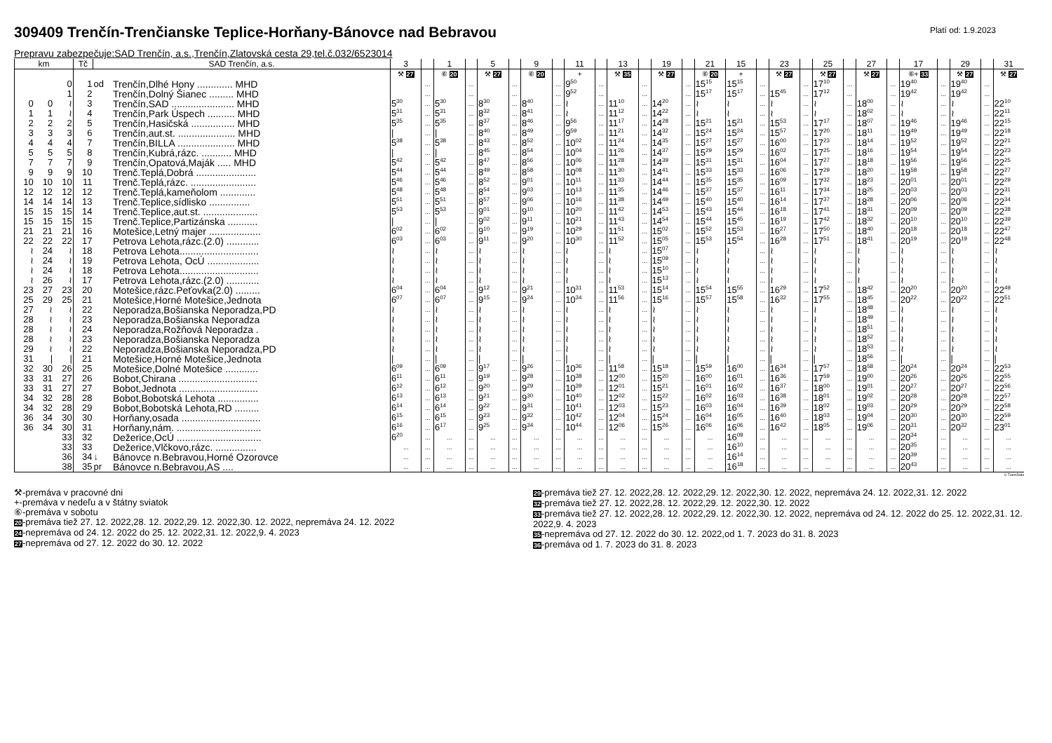309409 Trenčín-Trenčianske Teplice-Horňany-Bánovce nad Bebravou
Platí od: 1.9.2023
Prepravu zabezpečuje:SAD Trenčín, a.s.,Trenčín,Zlatovská cesta 29,tel.č.032/6523014
| km | | | Tč | SAD Trenčín, a.s. | | 3 | | 1 | | 5 | | 9 | | 11 | | 13 | | 19 | | 21 | 15 | | 23 | | 25 | | 27 | | 17 | | 29 | | 31 |
| --- | --- | --- | --- | --- | --- | --- | --- | --- | --- | --- | --- | --- | --- | --- | --- | --- | --- | --- | --- | --- | --- | --- | --- | --- | --- | --- | --- | --- | --- | --- | --- | --- | --- |
| | | | | | | ⚒ 27 | | ⑥ 20 | | ⚒ 27 | | ⑥ 20 | | + | | ⚒ 35 | | ⚒ 27 | | ⑥ 20 | + | | ⚒ 27 | | ⚒ 27 | | ⚒ 27 | | ⑥+ 33 | | ⚒ 27 | | ⚒ 27 |
| | | 0 | 1 | od | Trenčín,Dlhé Hony ............. MHD | | ... | | ... | | ... | | ... | 9<sup>50</sup> | ... | | ... | | ... | 15<sup>15</sup> | 15<sup>15</sup> | ... | | ... | 17<sup>10</sup> | ... | | ... | 19<sup>40</sup> | ... | 19<sup>40</sup> | ... | |
| | | 1 | 2 | | Trenčín,Dolný Šianec ......... MHD | | ... | | ... | | ... | | ... | 9<sup>52</sup> | ... | | ... | | ... | 15<sup>17</sup> | 15<sup>17</sup> | ... | 15<sup>45</sup> | ... | 17<sup>12</sup> | ... | | ... | 19<sup>42</sup> | ... | 19<sup>42</sup> | ... | |
| 0 | 0 | ≀ | 3 | | Trenčín,SAD ....................... MHD | 5<sup>30</sup> | ... | 5<sup>30</sup> | ... | 8<sup>30</sup> | ... | 8<sup>40</sup> | ... | ≀ | ... | 11<sup>10</sup> | ... | 14<sup>20</sup> | ... | ≀ | ≀ | ... | ≀ | ... | ≀ | ... | 18<sup>00</sup> | ... | ≀ | ... | ≀ | ... | 22<sup>10</sup> |
| 1 | 1 | ≀ | 4 | | Trenčín,Park Úspech .......... MHD | 5<sup>31</sup> | ... | 5<sup>31</sup> | ... | 8<sup>32</sup> | ... | 8<sup>41</sup> | ... | ≀ | ... | 11<sup>12</sup> | ... | 14<sup>22</sup> | ... | ≀ | ≀ | ... | ≀ | ... | ≀ | ... | 18<sup>02</sup> | ... | ≀ | ... | ≀ | ... | 22<sup>11</sup> |
| 2 | 2 | 2 | 5 | | Trenčín,Hasičská ................ MHD | 5<sup>35</sup> | ... | 5<sup>35</sup> | ... | 8<sup>37</sup> | ... | 8<sup>46</sup> | ... | 9<sup>56</sup> | ... | 11<sup>17</sup> | ... | 14<sup>28</sup> | ... | 15<sup>21</sup> | 15<sup>21</sup> | ... | 15<sup>53</sup> | ... | 17<sup>17</sup> | ... | 18<sup>07</sup> | ... | 19<sup>46</sup> | ... | 19<sup>46</sup> | ... | 22<sup>15</sup> |
| 3 | 3 | 3 | 6 | | Trenčín,aut.st. ..................... MHD | / | ... | / | ... | 8<sup>40</sup> | ... | 8<sup>49</sup> | ... | 9<sup>59</sup> | ... | 11<sup>21</sup> | ... | 14<sup>32</sup> | ... | 15<sup>24</sup> | 15<sup>24</sup> | ... | 15<sup>57</sup> | ... | 17<sup>20</sup> | ... | 18<sup>11</sup> | ... | 19<sup>49</sup> | ... | 19<sup>49</sup> | ... | 22<sup>18</sup> |
| 4 | 4 | 4 | 7 | | Trenčín,BILLA ..................... MHD | 5<sup>38</sup> | ... | 5<sup>38</sup> | ... | 8<sup>43</sup> | ... | 8<sup>52</sup> | ... | 10<sup>02</sup> | ... | 11<sup>24</sup> | ... | 14<sup>35</sup> | ... | 15<sup>27</sup> | 15<sup>27</sup> | ... | 16<sup>00</sup> | ... | 17<sup>23</sup> | ... | 18<sup>14</sup> | ... | 19<sup>52</sup> | ... | 19<sup>52</sup> | ... | 22<sup>21</sup> |
| 5 | 5 | 5 | 8 | | Trenčín,Kubrá,rázc. ........... MHD | / | ... | / | ... | 8<sup>45</sup> | ... | 8<sup>54</sup> | ... | 10<sup>04</sup> | ... | 11<sup>26</sup> | ... | 14<sup>37</sup> | ... | 15<sup>29</sup> | 15<sup>29</sup> | ... | 16<sup>02</sup> | ... | 17<sup>25</sup> | ... | 18<sup>16</sup> | ... | 19<sup>54</sup> | ... | 19<sup>54</sup> | ... | 22<sup>23</sup> |
| 7 | 7 | 7 | 9 | | Trenčín,Opatová,Maják ..... MHD | 5<sup>42</sup> | ... | 5<sup>42</sup> | ... | 8<sup>47</sup> | ... | 8<sup>56</sup> | ... | 10<sup>06</sup> | ... | 11<sup>28</sup> | ... | 14<sup>39</sup> | ... | 15<sup>31</sup> | 15<sup>31</sup> | ... | 16<sup>04</sup> | ... | 17<sup>27</sup> | ... | 18<sup>18</sup> | ... | 19<sup>56</sup> | ... | 19<sup>56</sup> | ... | 22<sup>25</sup> |
| 9 | 9 | 9 | 10 | | Trenč.Teplá,Dobrá ...................... | 5<sup>44</sup> | ... | 5<sup>44</sup> | ... | 8<sup>49</sup> | ... | 8<sup>58</sup> | ... | 10<sup>08</sup> | ... | 11<sup>30</sup> | ... | 14<sup>41</sup> | ... | 15<sup>33</sup> | 15<sup>33</sup> | ... | 16<sup>06</sup> | ... | 17<sup>29</sup> | ... | 18<sup>20</sup> | ... | 19<sup>58</sup> | ... | 19<sup>58</sup> | ... | 22<sup>27</sup> |
| 10 | 10 | 10 | 11 | | Trenč.Teplá,rázc. ........................ | 5<sup>46</sup> | ... | 5<sup>46</sup> | ... | 8<sup>52</sup> | ... | 9<sup>01</sup> | ... | 10<sup>11</sup> | ... | 11<sup>33</sup> | ... | 14<sup>44</sup> | ... | 15<sup>35</sup> | 15<sup>35</sup> | ... | 16<sup>09</sup> | ... | 17<sup>32</sup> | ... | 18<sup>23</sup> | ... | 20<sup>01</sup> | ... | 20<sup>01</sup> | ... | 22<sup>29</sup> |
| 12 | 12 | 12 | 12 | | Trenč.Teplá,kameňolom ............. | 5<sup>48</sup> | ... | 5<sup>48</sup> | ... | 8<sup>54</sup> | ... | 9<sup>03</sup> | ... | 10<sup>13</sup> | ... | 11<sup>35</sup> | ... | 14<sup>46</sup> | ... | 15<sup>37</sup> | 15<sup>37</sup> | ... | 16<sup>11</sup> | ... | 17<sup>34</sup> | ... | 18<sup>25</sup> | ... | 20<sup>03</sup> | ... | 20<sup>03</sup> | ... | 22<sup>31</sup> |
| 14 | 14 | 14 | 13 | | Trenč.Teplice,sídlisko ............... | 5<sup>51</sup> | ... | 5<sup>51</sup> | ... | 8<sup>57</sup> | ... | 9<sup>06</sup> | ... | 10<sup>16</sup> | ... | 11<sup>38</sup> | ... | 14<sup>49</sup> | ... | 15<sup>40</sup> | 15<sup>40</sup> | ... | 16<sup>14</sup> | ... | 17<sup>37</sup> | ... | 18<sup>28</sup> | ... | 20<sup>06</sup> | ... | 20<sup>06</sup> | ... | 22<sup>34</sup> |
| 15 | 15 | 15 | 14 | | Trenč.Teplice,aut.st. .................... | 5<sup>53</sup> | ... | 5<sup>53</sup> | ... | 9<sup>01</sup> | ... | 9<sup>10</sup> | ... | 10<sup>20</sup> | ... | 11<sup>42</sup> | ... | 14<sup>53</sup> | ... | 15<sup>43</sup> | 15<sup>44</sup> | ... | 16<sup>18</sup> | ... | 17<sup>41</sup> | ... | 18<sup>31</sup> | ... | 20<sup>09</sup> | ... | 20<sup>09</sup> | ... | 22<sup>38</sup> |
| 15 | 15 | 15 | 15 | | Trenč.Teplice,Partizánska ........... | / | ... | / | ... | 9<sup>02</sup> | ... | 9<sup>11</sup> | ... | 10<sup>21</sup> | ... | 11<sup>43</sup> | ... | 14<sup>54</sup> | ... | 15<sup>44</sup> | 15<sup>45</sup> | ... | 16<sup>19</sup> | ... | 17<sup>42</sup> | ... | 18<sup>32</sup> | ... | 20<sup>10</sup> | ... | 20<sup>10</sup> | ... | 22<sup>39</sup> |
| 21 | 21 | 21 | 16 | | Motešice,Letný majer ................... | 6<sup>02</sup> | ... | 6<sup>02</sup> | ... | 9<sup>10</sup> | ... | 9<sup>19</sup> | ... | 10<sup>29</sup> | ... | 11<sup>51</sup> | ... | 15<sup>02</sup> | ... | 15<sup>52</sup> | 15<sup>53</sup> | ... | 16<sup>27</sup> | ... | 17<sup>50</sup> | ... | 18<sup>40</sup> | ... | 20<sup>18</sup> | ... | 20<sup>18</sup> | ... | 22<sup>47</sup> |
| 22 | 22 | 22 | 17 | | Petrova Lehota,rázc.(2.0) ............ | 6<sup>03</sup> | ... | 6<sup>03</sup> | ... | 9<sup>11</sup> | ... | 9<sup>20</sup> | ... | 10<sup>30</sup> | ... | 11<sup>52</sup> | ... | 15<sup>05</sup> | ... | 15<sup>53</sup> | 15<sup>54</sup> | ... | 16<sup>28</sup> | ... | 17<sup>51</sup> | ... | 18<sup>41</sup> | ... | 20<sup>19</sup> | ... | 20<sup>19</sup> | ... | 22<sup>48</sup> |
| ≀ | 24 | ≀ | 18 | | Petrova Lehota............................. | ≀ | ... | ≀ | ... | ≀ | ... | ≀ | ... | ≀ | ... | ≀ | ... | 15<sup>07</sup> | ... | ≀ | ≀ | ... | ≀ | ... | ≀ | ... | ≀ | ... | ≀ | ... | ≀ | ... | ≀ |
| ≀ | 24 | ≀ | 19 | | Petrova Lehota, OcÚ ................... | ≀ | ... | ≀ | ... | ≀ | ... | ≀ | ... | ≀ | ... | ≀ | ... | 15<sup>09</sup> | ... | ≀ | ≀ | ... | ≀ | ... | ≀ | ... | ≀ | ... | ≀ | ... | ≀ | ... | ≀ |
| ≀ | 24 | ≀ | 18 | | Petrova Lehota............................. | ≀ | ... | ≀ | ... | ≀ | ... | ≀ | ... | ≀ | ... | ≀ | ... | 15<sup>10</sup> | ... | ≀ | ≀ | ... | ≀ | ... | ≀ | ... | ≀ | ... | ≀ | ... | ≀ | ... | ≀ |
| ≀ | 26 | ≀ | 17 | | Petrova Lehota,rázc.(2.0) ............ | ≀ | ... | ≀ | ... | ≀ | ... | ≀ | ... | ≀ | ... | ≀ | ... | 15<sup>13</sup> | ... | ≀ | ≀ | ... | ≀ | ... | ≀ | ... | ≀ | ... | ≀ | ... | ≀ | ... | ≀ |
| 23 | 27 | 23 | 20 | | Motešice,rázc.Peťovka(2.0) ......... | 6<sup>04</sup> | ... | 6<sup>04</sup> | ... | 9<sup>12</sup> | ... | 9<sup>21</sup> | ... | 10<sup>31</sup> | ... | 11<sup>53</sup> | ... | 15<sup>14</sup> | ... | 15<sup>54</sup> | 15<sup>55</sup> | ... | 16<sup>29</sup> | ... | 17<sup>52</sup> | ... | 18<sup>42</sup> | ... | 20<sup>20</sup> | ... | 20<sup>20</sup> | ... | 22<sup>49</sup> |
| 25 | 29 | 25 | 21 | | Motešice,Horné Motešice,Jednota | 6<sup>07</sup> | ... | 6<sup>07</sup> | ... | 9<sup>15</sup> | ... | 9<sup>24</sup> | ... | 10<sup>34</sup> | ... | 11<sup>56</sup> | ... | 15<sup>16</sup> | ... | 15<sup>57</sup> | 15<sup>58</sup> | ... | 16<sup>32</sup> | ... | 17<sup>55</sup> | ... | 18<sup>45</sup> | ... | 20<sup>22</sup> | ... | 20<sup>22</sup> | ... | 22<sup>51</sup> |
| 27 | ≀ | ≀ | 22 | | Neporadza,Bošianska Neporadza,PD | ≀ | ... | ≀ | ... | ≀ | ... | ≀ | ... | ≀ | ... | ≀ | ... | ≀ | ... | ≀ | ≀ | ... | ≀ | ... | ≀ | ... | 18<sup>48</sup> | ... | ≀ | ... | ≀ | ... | ≀ |
| 28 | ≀ | ≀ | 23 | | Neporadza,Bošianska Neporadza | ≀ | ... | ≀ | ... | ≀ | ... | ≀ | ... | ≀ | ... | ≀ | ... | ≀ | ... | ≀ | ≀ | ... | ≀ | ... | ≀ | ... | 18<sup>49</sup> | ... | ≀ | ... | ≀ | ... | ≀ |
| 28 | ≀ | ≀ | 24 | | Neporadza,Rožňová Neporadza . | ≀ | ... | ≀ | ... | ≀ | ... | ≀ | ... | ≀ | ... | ≀ | ... | ≀ | ... | ≀ | ≀ | ... | ≀ | ... | ≀ | ... | 18<sup>51</sup> | ... | ≀ | ... | ≀ | ... | ≀ |
| 28 | ≀ | ≀ | 23 | | Neporadza,Bošianska Neporadza | ≀ | ... | ≀ | ... | ≀ | ... | ≀ | ... | ≀ | ... | ≀ | ... | ≀ | ... | ≀ | ≀ | ... | ≀ | ... | ≀ | ... | 18<sup>52</sup> | ... | ≀ | ... | ≀ | ... | ≀ |
| 29 | ≀ | ≀ | 22 | | Neporadza,Bošianska Neporadza,PD | ≀ | ... | ≀ | ... | ≀ | ... | ≀ | ... | ≀ | ... | ≀ | ... | ≀ | ... | ≀ | ≀ | ... | ≀ | ... | ≀ | ... | 18<sup>53</sup> | ... | ≀ | ... | ≀ | ... | ≀ |
| 31 | / | / | 21 | | Motešice,Horné Motešice,Jednota | / | ... | / | ... | / | ... | / | ... | / | ... | / | ... | / | ... | / | / | ... | / | ... | / | ... | 18<sup>56</sup> | ... | / | ... | / | ... | / |
| 32 | 30 | 26 | 25 | | Motešice,Dolné Motešice ............ | 6<sup>09</sup> | ... | 6<sup>09</sup> | ... | 9<sup>17</sup> | ... | 9<sup>26</sup> | ... | 10<sup>36</sup> | ... | 11<sup>58</sup> | ... | 15<sup>18</sup> | ... | 15<sup>59</sup> | 16<sup>00</sup> | ... | 16<sup>34</sup> | ... | 17<sup>57</sup> | ... | 18<sup>58</sup> | ... | 20<sup>24</sup> | ... | 20<sup>24</sup> | ... | 22<sup>53</sup> |
| 33 | 31 | 27 | 26 | | Bobot,Chirana ............................. | 6<sup>11</sup> | ... | 6<sup>11</sup> | ... | 9<sup>19</sup> | ... | 9<sup>28</sup> | ... | 10<sup>38</sup> | ... | 12<sup>00</sup> | ... | 15<sup>20</sup> | ... | 16<sup>00</sup> | 16<sup>01</sup> | ... | 16<sup>36</sup> | ... | 17<sup>59</sup> | ... | 19<sup>00</sup> | ... | 20<sup>26</sup> | ... | 20<sup>26</sup> | ... | 22<sup>55</sup> |
| 33 | 31 | 27 | 27 | | Bobot,Jednota ............................. | 6<sup>12</sup> | ... | 6<sup>12</sup> | ... | 9<sup>20</sup> | ... | 9<sup>29</sup> | ... | 10<sup>39</sup> | ... | 12<sup>01</sup> | ... | 15<sup>21</sup> | ... | 16<sup>01</sup> | 16<sup>02</sup> | ... | 16<sup>37</sup> | ... | 18<sup>00</sup> | ... | 19<sup>01</sup> | ... | 20<sup>27</sup> | ... | 20<sup>27</sup> | ... | 22<sup>56</sup> |
| 34 | 32 | 28 | 28 | | Bobot,Bobotská Lehota ............... | 6<sup>13</sup> | ... | 6<sup>13</sup> | ... | 9<sup>21</sup> | ... | 9<sup>30</sup> | ... | 10<sup>40</sup> | ... | 12<sup>02</sup> | ... | 15<sup>22</sup> | ... | 16<sup>02</sup> | 16<sup>03</sup> | ... | 16<sup>38</sup> | ... | 18<sup>01</sup> | ... | 19<sup>02</sup> | ... | 20<sup>28</sup> | ... | 20<sup>28</sup> | ... | 22<sup>57</sup> |
| 34 | 32 | 28 | 29 | | Bobot,Bobotská Lehota,RD ......... | 6<sup>14</sup> | ... | 6<sup>14</sup> | ... | 9<sup>22</sup> | ... | 9<sup>31</sup> | ... | 10<sup>41</sup> | ... | 12<sup>03</sup> | ... | 15<sup>23</sup> | ... | 16<sup>03</sup> | 16<sup>04</sup> | ... | 16<sup>39</sup> | ... | 18<sup>02</sup> | ... | 19<sup>03</sup> | ... | 20<sup>29</sup> | ... | 20<sup>29</sup> | ... | 22<sup>58</sup> |
| 36 | 34 | 30 | 30 | | Horňany,osada ............................. | 6<sup>15</sup> | ... | 6<sup>15</sup> | ... | 9<sup>23</sup> | ... | 9<sup>32</sup> | ... | 10<sup>42</sup> | ... | 12<sup>04</sup> | ... | 15<sup>24</sup> | ... | 16<sup>04</sup> | 16<sup>05</sup> | ... | 16<sup>40</sup> | ... | 18<sup>03</sup> | ... | 19<sup>04</sup> | ... | 20<sup>30</sup> | ... | 20<sup>30</sup> | ... | 22<sup>59</sup> |
| 36 | 34 | 30 | 31 | | Horňany,nám. ............................... | 6<sup>16</sup> | ... | 6<sup>17</sup> | ... | 9<sup>25</sup> | ... | 9<sup>34</sup> | ... | 10<sup>44</sup> | ... | 12<sup>06</sup> | ... | 15<sup>26</sup> | ... | 16<sup>06</sup> | 16<sup>06</sup> | ... | 16<sup>42</sup> | ... | 18<sup>05</sup> | ... | 19<sup>06</sup> | ... | 20<sup>31</sup> | ... | 20<sup>32</sup> | ... | 23<sup>01</sup> |
| | | 33 | 32 | | Dežerice,OcÚ ............................... | 6<sup>20</sup> | ... | ... | ... | ... | ... | ... | ... | ... | ... | ... | ... | ... | ... | ... | 16<sup>09</sup> | ... | ... | ... | ... | ... | ... | ... | 20<sup>34</sup> | ... | ... | ... | ... |
| | | 33 | 33 | | Dežerice,Vlčkovo,rázc. ............... | ... | ... | ... | ... | ... | ... | ... | ... | ... | ... | ... | ... | ... | ... | ... | 16<sup>10</sup> | ... | ... | ... | ... | ... | ... | ... | 20<sup>35</sup> | ... | ... | ... | ... |
| | | 36 | 34 | ↓ | Bánovce n.Bebravou,Horné Ozorovce | ... | ... | ... | ... | ... | ... | ... | ... | ... | ... | ... | ... | ... | ... | ... | 16<sup>14</sup> | ... | ... | ... | ... | ... | ... | ... | 20<sup>39</sup> | ... | ... | ... | ... |
| | | 38 | 35 | pr | Bánovce n.Bebravou,AS .... | ... | ... | ... | ... | ... | ... | ... | ... | ... | ... | ... | ... | ... | ... | ... | 16<sup>18</sup> | ... | ... | ... | ... | ... | ... | ... | 20<sup>43</sup> | ... | ... | ... | ... |
© TransData
⚒-premáva v pracovné dni
+-premáva v nedeľu a v štátny sviatok
⑥-premáva v sobotu
20-premáva tiež 27. 12. 2022,28. 12. 2022,29. 12. 2022,30. 12. 2022, nepremáva 24. 12. 2022
24-nepremáva od 24. 12. 2022 do 25. 12. 2022,31. 12. 2022,9. 4. 2023
27-nepremáva od 27. 12. 2022 do 30. 12. 2022
29-premáva tiež 27. 12. 2022,28. 12. 2022,29. 12. 2022,30. 12. 2022, nepremáva 24. 12. 2022,31. 12. 2022
32-premáva tiež 27. 12. 2022,28. 12. 2022,29. 12. 2022,30. 12. 2022
33-premáva tiež 27. 12. 2022,28. 12. 2022,29. 12. 2022,30. 12. 2022, nepremáva od 24. 12. 2022 do 25. 12. 2022,31. 12. 2022,9. 4. 2023
35-nepremáva od 27. 12. 2022 do 30. 12. 2022,od 1. 7. 2023 do 31. 8. 2023
36-premáva od 1. 7. 2023 do 31. 8. 2023